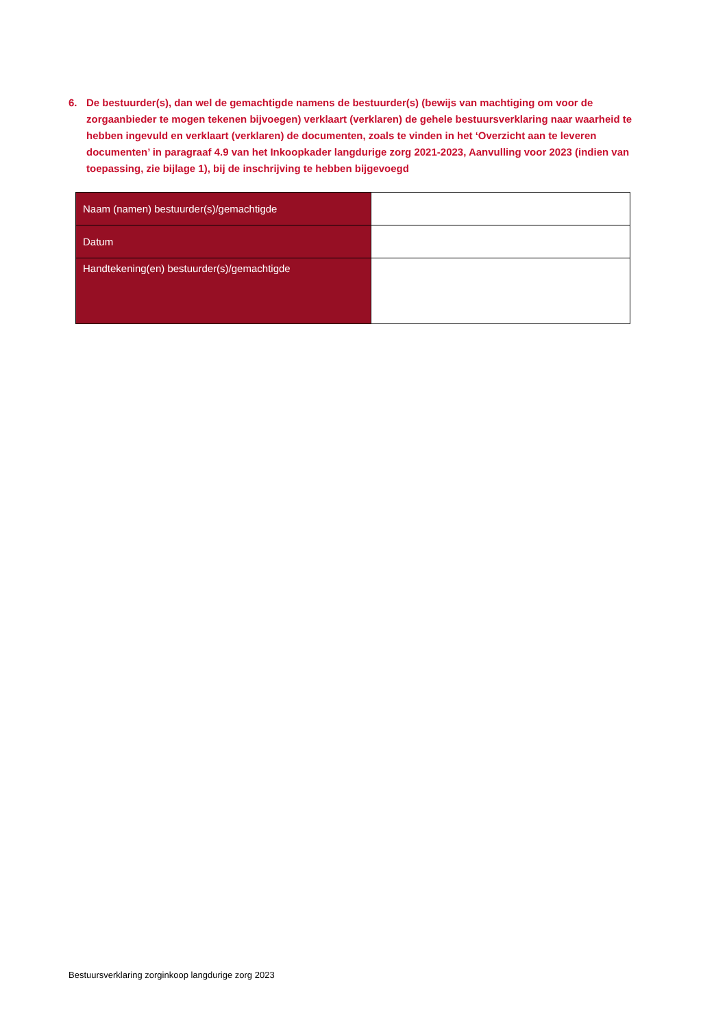6. De bestuurder(s), dan wel de gemachtigde namens de bestuurder(s) (bewijs van machtiging om voor de zorgaanbieder te mogen tekenen bijvoegen) verklaart (verklaren) de gehele bestuursverklaring naar waarheid te hebben ingevuld en verklaart (verklaren) de documenten, zoals te vinden in het ‘Overzicht aan te leveren documenten’ in paragraaf 4.9 van het Inkoopkader langdurige zorg 2021-2023, Aanvulling voor 2023 (indien van toepassing, zie bijlage 1), bij de inschrijving te hebben bijgevoegd
| Naam (namen) bestuurder(s)/gemachtigde | |
| Datum | |
| Handtekening(en) bestuurder(s)/gemachtigde | |
Bestuursverklaring zorginkoop langdurige zorg 2023